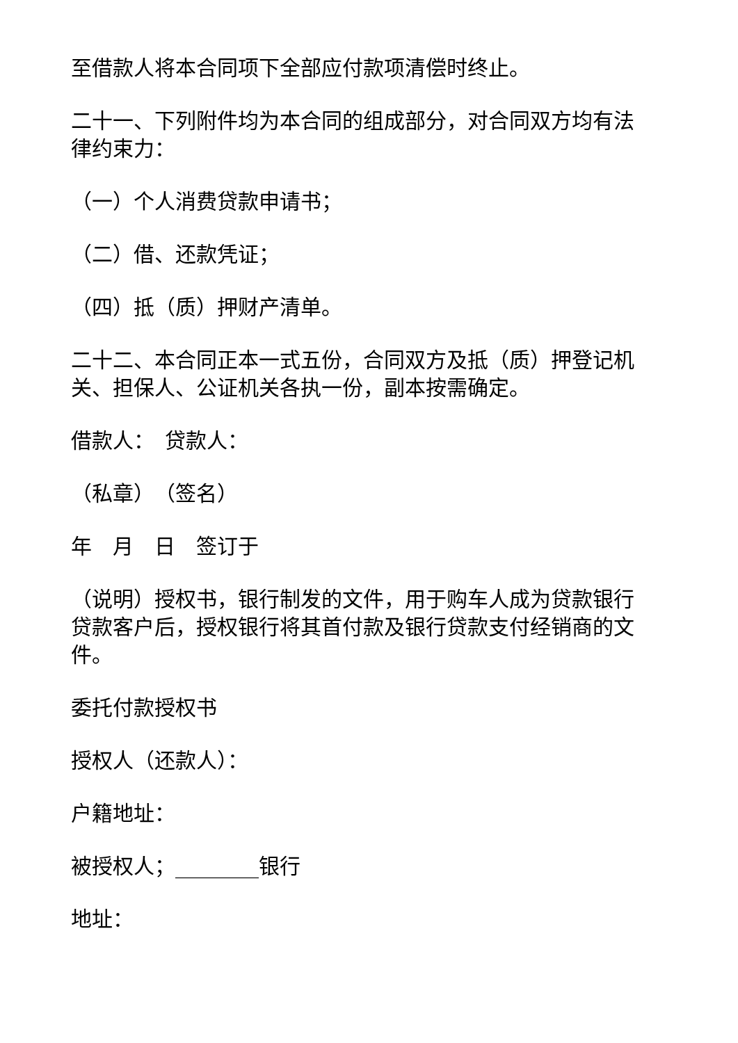至借款人将本合同项下全部应付款项清偿时终止。
二十一、下列附件均为本合同的组成部分，对合同双方均有法律约束力：
（一）个人消费贷款申请书；
（二）借、还款凭证；
（四）抵（质）押财产清单。
二十二、本合同正本一式五份，合同双方及抵（质）押登记机关、担保人、公证机关各执一份，副本按需确定。
借款人：　贷款人：
（私章）　（签名）
年　月　日　签订于
（说明）授权书，银行制发的文件，用于购车人成为贷款银行贷款客户后，授权银行将其首付款及银行贷款支付经销商的文件。
委托付款授权书
授权人（还款人）：
户籍地址：
被授权人；________银行
地址：